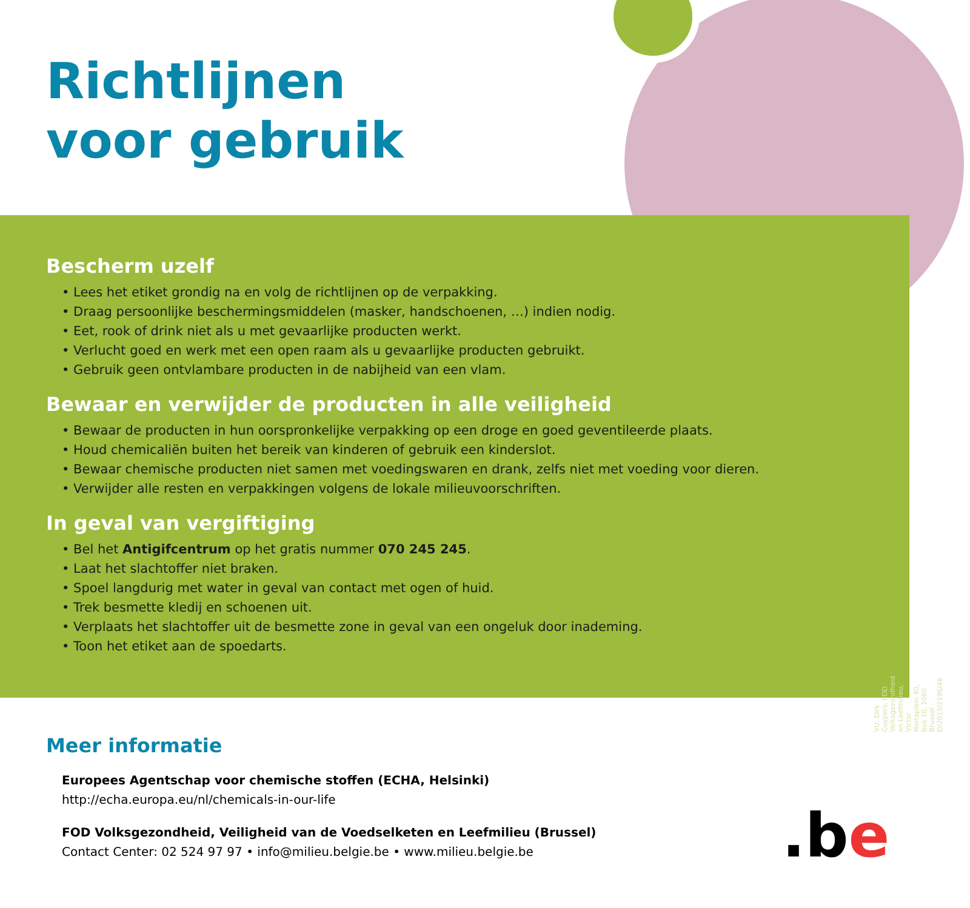Richtlijnen
voor gebruik
Bescherm uzelf
• Lees het etiket grondig na en volg de richtlijnen op de verpakking.
• Draag persoonlijke beschermingsmiddelen (masker, handschoenen, …) indien nodig.
• Eet, rook of drink niet als u met gevaarlijke producten werkt.
• Verlucht goed en werk met een open raam als u gevaarlijke producten gebruikt.
• Gebruik geen ontvlambare producten in de nabijheid van een vlam.
Bewaar en verwijder de producten in alle veiligheid
• Bewaar de producten in hun oorspronkelijke verpakking op een droge en goed geventileerde plaats.
• Houd chemicaliën buiten het bereik van kinderen of gebruik een kinderslot.
• Bewaar chemische producten niet samen met voedingswaren en drank, zelfs niet met voeding voor dieren.
• Verwijder alle resten en verpakkingen volgens de lokale milieuvoorschriften.
In geval van vergiftiging
• Bel het Antigifcentrum op het gratis nummer 070 245 245.
• Laat het slachtoffer niet braken.
• Spoel langdurig met water in geval van contact met ogen of huid.
• Trek besmette kledij en schoenen uit.
• Verplaats het slachtoffer uit de besmette zone in geval van een ongeluk door inademing.
• Toon het etiket aan de spoedarts.
VU: Dirk Cuypers, FOD Volksgezondheid en Leefmilieu,
Victor Hortaplein 40, bus 10, 1060 Brussel - D/2013/2196/48
Meer informatie
Europees Agentschap voor chemische stoffen (ECHA, Helsinki)
http://echa.europa.eu/nl/chemicals-in-our-life
FOD Volksgezondheid, Veiligheid van de Voedselketen en Leefmilieu (Brussel)
Contact Center: 02 524 97 97 • info@milieu.belgie.be • www.milieu.belgie.be
.be